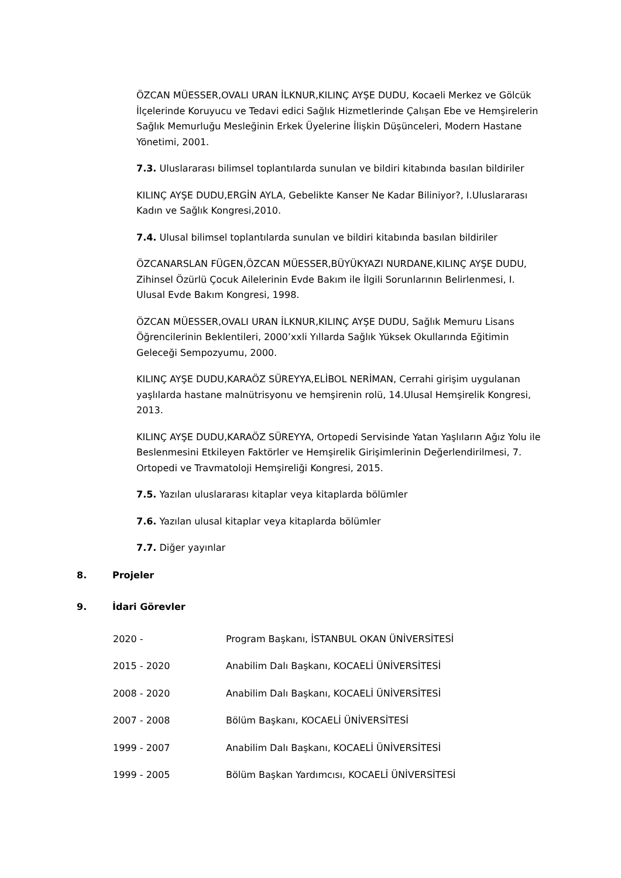ÖZCAN MÜESSER,OVALI URAN İLKNUR,KILINÇ AYŞE DUDU, Kocaeli Merkez ve Gölcük İlçelerinde Koruyucu ve Tedavi edici Sağlık Hizmetlerinde Çalışan Ebe ve Hemşirelerin Sağlık Memurluğu Mesleğinin Erkek Üyelerine İlişkin Düşünceleri, Modern Hastane Yönetimi, 2001.
7.3. Uluslararası bilimsel toplantılarda sunulan ve bildiri kitabında basılan bildiriler
KILINÇ AYŞE DUDU,ERGİN AYLA, Gebelikte Kanser Ne Kadar Biliniyor?, I.Uluslararası Kadın ve Sağlık Kongresi,2010.
7.4. Ulusal bilimsel toplantılarda sunulan ve bildiri kitabında basılan bildiriler
ÖZCANARSLAN FÜGEN,ÖZCAN MÜESSER,BÜYÜKYAZI NURDANE,KILINÇ AYŞE DUDU, Zihinsel Özürlü Çocuk Ailelerinin Evde Bakım ile İlgili Sorunlarının Belirlenmesi, I. Ulusal Evde Bakım Kongresi, 1998.
ÖZCAN MÜESSER,OVALI URAN İLKNUR,KILINÇ AYŞE DUDU, Sağlık Memuru Lisans Öğrencilerinin Beklentileri, 2000’xxli Yıllarda Sağlık Yüksek Okullarında Eğitimin Geleceği Sempozyumu, 2000.
KILINÇ AYŞE DUDU,KARAÖZ SÜREYYA,ELİBOL NERİMAN, Cerrahi girişim uygulanan yaşlılarda hastane malnütrisyonu ve hemşirenin rolü, 14.Ulusal Hemşirelik Kongresi, 2013.
KILINÇ AYŞE DUDU,KARAÖZ SÜREYYA, Ortopedi Servisinde Yatan Yaşlıların Ağız Yolu ile Beslenmesini Etkileyen Faktörler ve Hemşirelik Girişimlerinin Değerlendirilmesi, 7. Ortopedi ve Travmatoloji Hemşireliği Kongresi, 2015.
7.5. Yazılan uluslararası kitaplar veya kitaplarda bölümler
7.6. Yazılan ulusal kitaplar veya kitaplarda bölümler
7.7. Diğer yayınlar
8. Projeler
9. İdari Görevler
2020 - Program Başkanı, İSTANBUL OKAN ÜNİVERSİTESİ
2015 - 2020 Anabilim Dalı Başkanı, KOCAELİ ÜNİVERSİTESİ
2008 - 2020 Anabilim Dalı Başkanı, KOCAELİ ÜNİVERSİTESİ
2007 - 2008 Bölüm Başkanı, KOCAELİ ÜNİVERSİTESİ
1999 - 2007 Anabilim Dalı Başkanı, KOCAELİ ÜNİVERSİTESİ
1999 - 2005 Bölüm Başkan Yardımcısı, KOCAELİ ÜNİVERSİTESİ